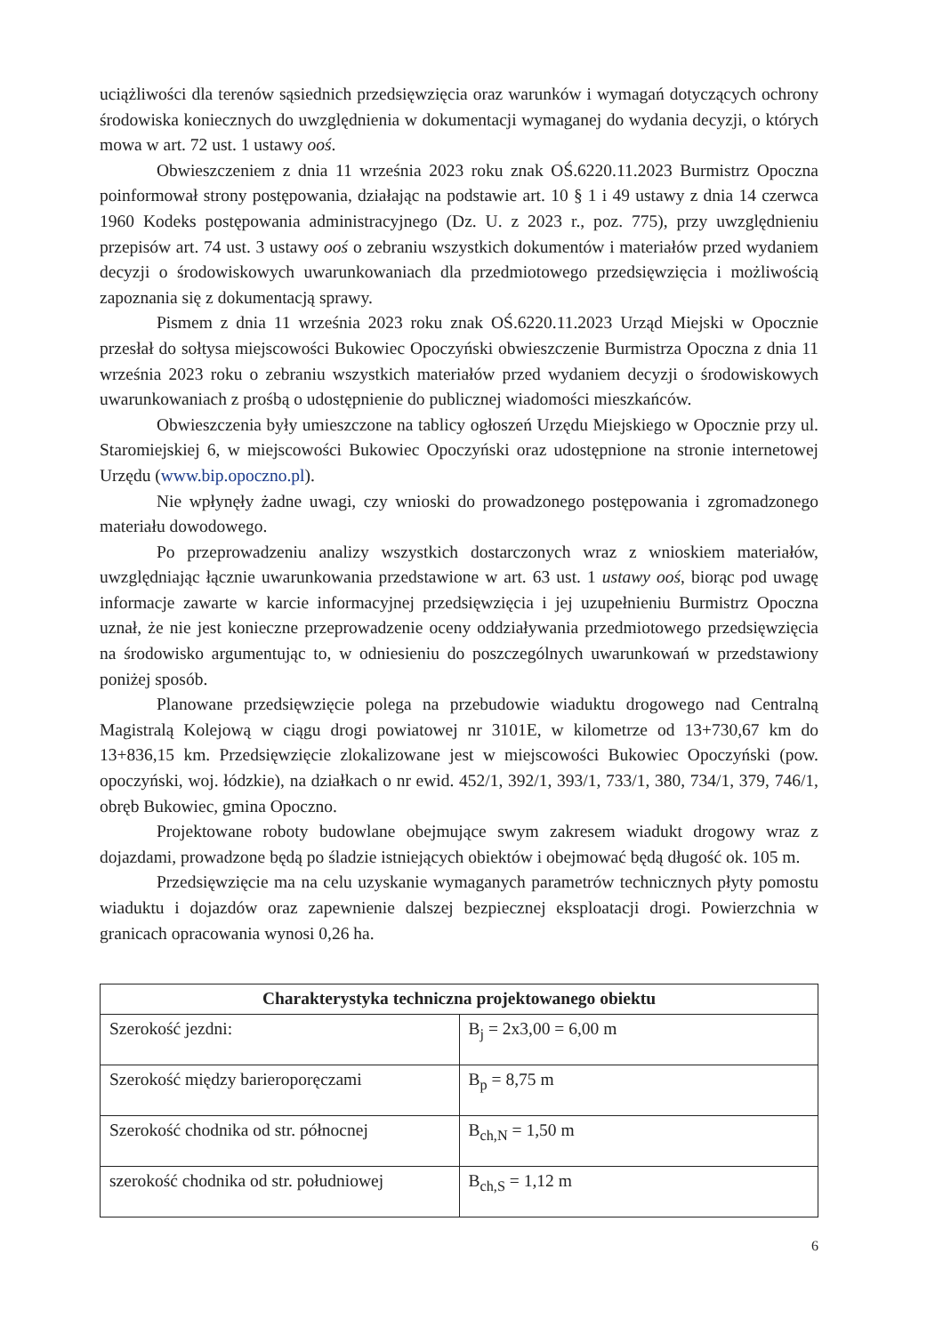uciążliwości dla terenów sąsiednich przedsięwzięcia oraz warunków i wymagań dotyczących ochrony środowiska koniecznych do uwzględnienia w dokumentacji wymaganej do wydania decyzji, o których mowa w art. 72 ust. 1 ustawy ooś.
Obwieszczeniem z dnia 11 września 2023 roku znak OŚ.6220.11.2023 Burmistrz Opoczna poinformował strony postępowania, działając na podstawie art. 10 § 1 i 49 ustawy z dnia 14 czerwca 1960 Kodeks postępowania administracyjnego (Dz. U. z 2023 r., poz. 775), przy uwzględnieniu przepisów art. 74 ust. 3 ustawy ooś o zebraniu wszystkich dokumentów i materiałów przed wydaniem decyzji o środowiskowych uwarunkowaniach dla przedmiotowego przedsięwzięcia i możliwością zapoznania się z dokumentacją sprawy.
Pismem z dnia 11 września 2023 roku znak OŚ.6220.11.2023 Urząd Miejski w Opocznie przesłał do sołtysa miejscowości Bukowiec Opoczyński obwieszczenie Burmistrza Opoczna z dnia 11 września 2023 roku o zebraniu wszystkich materiałów przed wydaniem decyzji o środowiskowych uwarunkowaniach z prośbą o udostępnienie do publicznej wiadomości mieszkańców.
Obwieszczenia były umieszczone na tablicy ogłoszeń Urzędu Miejskiego w Opocznie przy ul. Staromiejskiej 6, w miejscowości Bukowiec Opoczyński oraz udostępnione na stronie internetowej Urzędu (www.bip.opoczno.pl).
Nie wpłynęły żadne uwagi, czy wnioski do prowadzonego postępowania i zgromadzonego materiału dowodowego.
Po przeprowadzeniu analizy wszystkich dostarczonych wraz z wnioskiem materiałów, uwzględniając łącznie uwarunkowania przedstawione w art. 63 ust. 1 ustawy ooś, biorąc pod uwagę informacje zawarte w karcie informacyjnej przedsięwzięcia i jej uzupełnieniu Burmistrz Opoczna uznał, że nie jest konieczne przeprowadzenie oceny oddziaływania przedmiotowego przedsięwzięcia na środowisko argumentując to, w odniesieniu do poszczególnych uwarunkowań w przedstawiony poniżej sposób.
Planowane przedsięwzięcie polega na przebudowie wiaduktu drogowego nad Centralną Magistralą Kolejową w ciągu drogi powiatowej nr 3101E, w kilometrze od 13+730,67 km do 13+836,15 km. Przedsięwzięcie zlokalizowane jest w miejscowości Bukowiec Opoczyński (pow. opoczyński, woj. łódzkie), na działkach o nr ewid. 452/1, 392/1, 393/1, 733/1, 380, 734/1, 379, 746/1, obręb Bukowiec, gmina Opoczno.
Projektowane roboty budowlane obejmujące swym zakresem wiadukt drogowy wraz z dojazdami, prowadzone będą po śladzie istniejących obiektów i obejmować będą długość ok. 105 m.
Przedsięwzięcie ma na celu uzyskanie wymaganych parametrów technicznych płyty pomostu wiaduktu i dojazdów oraz zapewnienie dalszej bezpiecznej eksploatacji drogi. Powierzchnia w granicach opracowania wynosi 0,26 ha.
| Charakterystyka techniczna projektowanego obiektu | |
| --- | --- |
| Szerokość jezdni: | B<sub>j</sub> = 2x3,00 = 6,00 m |
| Szerokość między barieroporęczami | B<sub>p</sub> = 8,75 m |
| Szerokość chodnika od str. północnej | B<sub>ch,N</sub> = 1,50 m |
| szerokość chodnika od str. południowej | B<sub>ch,S</sub> = 1,12 m |
6